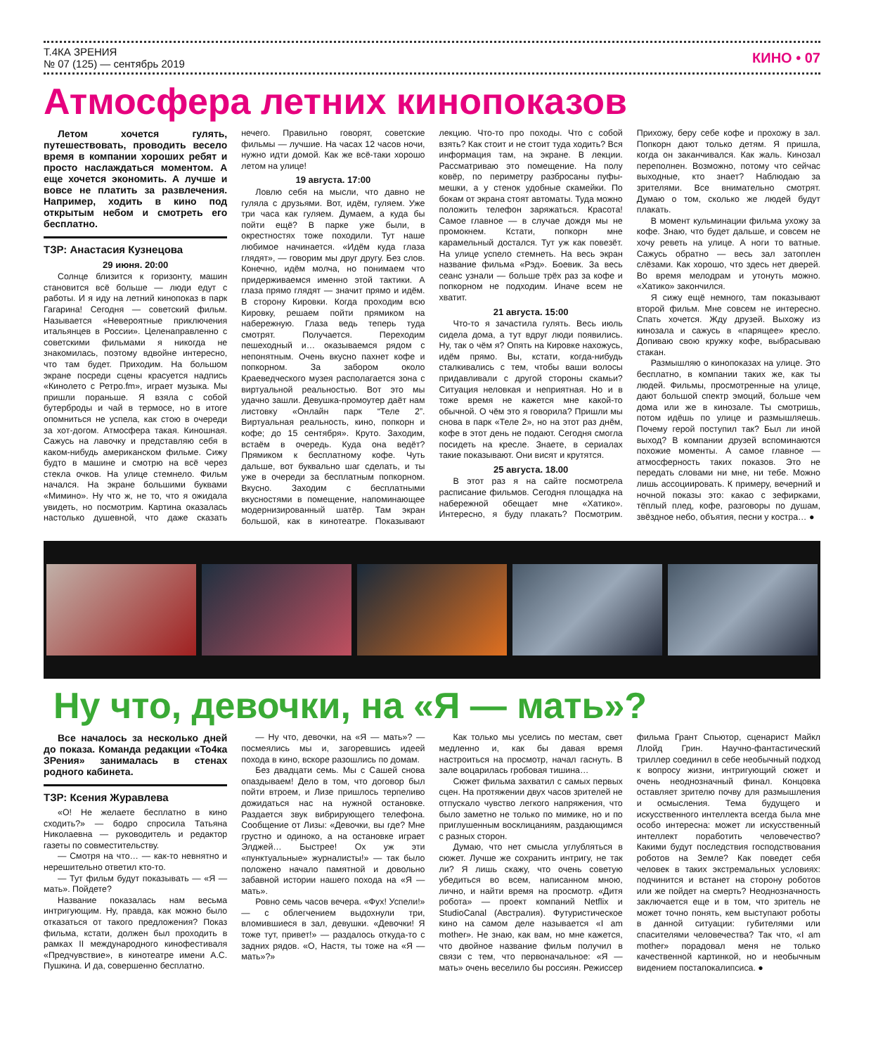Т.4КА ЗРЕНИЯ
№ 07 (125) — сентябрь 2019
КИНО • 07
Атмосфера летних кинопоказов
Летом хочется гулять, путешествовать, проводить весело время в компании хороших ребят и просто наслаждаться моментом. А еще хочется экономить. А лучше и вовсе не платить за развлечения. Например, ходить в кино под открытым небом и смотреть его бесплатно.
ТЗР: Анастасия Кузнецова
29 июня. 20:00
Солнце близится к горизонту, машин становится всё больше — люди едут с работы. И я иду на летний кинопоказ в парк Гагарина! Сегодня — советский фильм. Называется «Невероятные приключения итальянцев в России». Целенаправленно с советскими фильмами я никогда не знакомилась, поэтому вдвойне интересно, что там будет. Приходим. На большом экране посреди сцены красуется надпись «Кинолето с Ретро.fm», играет музыка. Мы пришли пораньше. Я взяла с собой бутерброды и чай в термосе, но в итоге опомниться не успела, как стою в очереди за хот-догом. Атмосфера такая. Киношная. Сажусь на лавочку и представляю себя в каком-нибудь американском фильме. Сижу будто в машине и смотрю на всё через стекла очков. На улице стемнело. Фильм начался. На экране большими буквами «Мимино». Ну что ж, не то, что я ожидала увидеть, но посмотрим. Картина оказалась настолько душевной, что даже сказать нечего. Правильно говорят, советские фильмы — лучшие. На часах 12 часов ночи, нужно идти домой. Как же всё-таки хорошо летом на улице!
19 августа. 17:00
Ловлю себя на мысли, что давно не гуляла с друзьями. Вот, идём, гуляем. Уже три часа как гуляем. Думаем, а куда бы пойти ещё? В парке уже были, в окрестностях тоже походили. Тут наше любимое начинается. «Идём куда глаза глядят», — говорим мы друг другу. Без слов. Конечно, идём молча, но понимаем что придерживаемся именно этой тактики. А глаза прямо глядят — значит прямо и идём. В сторону Кировки. Когда проходим всю Кировку, решаем пойти прямиком на набережную. Глаза ведь теперь туда смотрят. Получается. Переходим пешеходный и… оказываемся рядом с непонятным. Очень вкусно пахнет кофе и попкорном. За забором около Краеведческого музея располагается зона с виртуальной реальностью. Вот это мы удачно зашли. Девушка-промоутер даёт нам листовку «Онлайн парк “Теле 2”. Виртуальная реальность, кино, попкорн и кофе; до 15 сентября». Круто. Заходим, встаём в очередь. Куда она ведёт? Прямиком к бесплатному кофе. Чуть дальше, вот буквально шаг сделать, и ты уже в очереди за бесплатным попкорном. Вкусно. Заходим с бесплатными вкусностями в помещение, напоминающее модернизированный шатёр. Там экран большой, как в кинотеатре. Показывают лекцию. Что-то про походы. Что с собой взять? Как стоит и не стоит туда ходить? Вся информация там, на экране. В лекции. Рассматриваю это помещение. На полу ковёр, по периметру разбросаны пуфы-мешки, а у стенок удобные скамейки. По бокам от экрана стоят автоматы. Туда можно положить телефон заряжаться. Красота! Самое главное — в случае дождя мы не промокнем. Кстати, попкорн мне карамельный достался. Тут уж как повезёт. На улице успело стемнеть. На весь экран название фильма «Рэд». Боевик. За весь сеанс узнали — больше трёх раз за кофе и попкорном не подходим. Иначе всем не хватит.
21 августа. 15:00
Что-то я зачастила гулять. Весь июль сидела дома, а тут вдруг люди появились. Ну, так о чём я? Опять на Кировке нахожусь, идём прямо. Вы, кстати, когда-нибудь сталкивались с тем, чтобы ваши волосы придавливали с другой стороны скамьи? Ситуация неловкая и неприятная. Но и в тоже время не кажется мне какой-то обычной. О чём это я говорила? Пришли мы снова в парк «Теле 2», но на этот раз днём, кофе в этот день не подают. Сегодня смогла посидеть на кресле. Знаете, в сериалах такие показывают. Они висят и крутятся.
25 августа. 18.00
В этот раз я на сайте посмотрела расписание фильмов. Сегодня площадка на набережной обещает мне «Хатико». Интересно, я буду плакать? Посмотрим. Прихожу, беру себе кофе и прохожу в зал. Попкорн дают только детям. Я пришла, когда он заканчивался. Как жаль. Кинозал переполнен. Возможно, потому что сейчас выходные, кто знает? Наблюдаю за зрителями. Все внимательно смотрят. Думаю о том, сколько же людей будут плакать.
В момент кульминации фильма ухожу за кофе. Знаю, что будет дальше, и совсем не хочу реветь на улице. А ноги то ватные. Сажусь обратно — весь зал затоплен слёзами. Как хорошо, что здесь нет дверей. Во время мелодрам и утонуть можно. «Хатико» закончился.
Я сижу ещё немного, там показывают второй фильм. Мне совсем не интересно. Спать хочется. Жду друзей. Выхожу из кинозала и сажусь в «парящее» кресло. Допиваю свою кружку кофе, выбрасываю стакан.
Размышляю о кинопоказах на улице. Это бесплатно, в компании таких же, как ты людей. Фильмы, просмотренные на улице, дают большой спектр эмоций, больше чем дома или же в кинозале. Ты смотришь, потом идёшь по улице и размышляешь. Почему герой поступил так? Был ли иной выход? В компании друзей вспоминаются похожие моменты. А самое главное — атмосферность таких показов. Это не передать словами ни мне, ни тебе. Можно лишь ассоциировать. К примеру, вечерний и ночной показы это: какао с зефирками, тёплый плед, кофе, разговоры по душам, звёздное небо, объятия, песни у костра… ●
Ну что, девочки, на «Я — мать»?
Все началось за несколько дней до показа. Команда редакции «То4ка ЗРения» занималась в стенах родного кабинета.
ТЗР: Ксения Журавлева
«О! Не желаете бесплатно в кино сходить?» — бодро спросила Татьяна Николаевна — руководитель и редактор газеты по совместительству.
— Смотря на что… — как-то невнятно и нерешительно ответил кто-то.
— Тут фильм будут показывать — «Я — мать». Пойдете?
Название показалась нам весьма интригующим. Ну, правда, как можно было отказаться от такого предложения? Показ фильма, кстати, должен был проходить в рамках II международного кинофестиваля «Предчувствие», в кинотеатре имени А.С. Пушкина. И да, совершенно бесплатно.
— Ну что, девочки, на «Я — мать»? — посмеялись мы и, загоревшись идеей похода в кино, вскоре разошлись по домам.
Без двадцати семь. Мы с Сашей снова опаздываем! Дело в том, что договор был пойти втроем, и Лизе пришлось терпеливо дожидаться нас на нужной остановке. Раздается звук вибрирующего телефона. Сообщение от Лизы: «Девочки, вы где? Мне грустно и одиноко, а на остановке играет Элджей… Быстрее! Ох уж эти «пунктуальные» журналисты!» — так было положено начало памятной и довольно забавной истории нашего похода на «Я — мать».
Ровно семь часов вечера. «Фух! Успели!» — с облегчением выдохнули три, вломившиеся в зал, девушки. «Девочки! Я тоже тут, привет!» — раздалось откуда-то с задних рядов. «О, Настя, ты тоже на «Я — мать»?»
Как только мы уселись по местам, свет медленно и, как бы давая время настроиться на просмотр, начал гаснуть. В зале воцарилась гробовая тишина…
Сюжет фильма захватил с самых первых сцен. На протяжении двух часов зрителей не отпускало чувство легкого напряжения, что было заметно не только по мимике, но и по приглушенным восклицаниям, раздающимся с разных сторон.
Думаю, что нет смысла углубляться в сюжет. Лучше же сохранить интригу, не так ли? Я лишь скажу, что очень советую убедиться во всем, написанном мною, лично, и найти время на просмотр. «Дитя робота» — проект компаний Netflix и StudioCanal (Австралия). Футуристическое кино на самом деле называется «I am mother». Не знаю, как вам, но мне кажется, что двойное название фильм получил в связи с тем, что первоначальное: «Я — мать» очень веселило бы россиян. Режиссер фильма Грант Спьютор, сценарист Майкл Ллойд Грин. Научно-фантастический триллер соединил в себе необычный подход к вопросу жизни, интригующий сюжет и очень неоднозначный финал. Концовка оставляет зрителю почву для размышления и осмысления. Тема будущего и искусственного интеллекта всегда была мне особо интересна: может ли искусственный интеллект поработить человечество? Какими будут последствия господствования роботов на Земле? Как поведет себя человек в таких экстремальных условиях: подчинится и встанет на сторону роботов или же пойдет на смерть? Неоднозначность заключается еще и в том, что зритель не может точно понять, кем выступают роботы в данной ситуации: губителями или спасителями человечества? Так что, «I am mother» порадовал меня не только качественной картинкой, но и необычным видением постапокалипсиса. ●